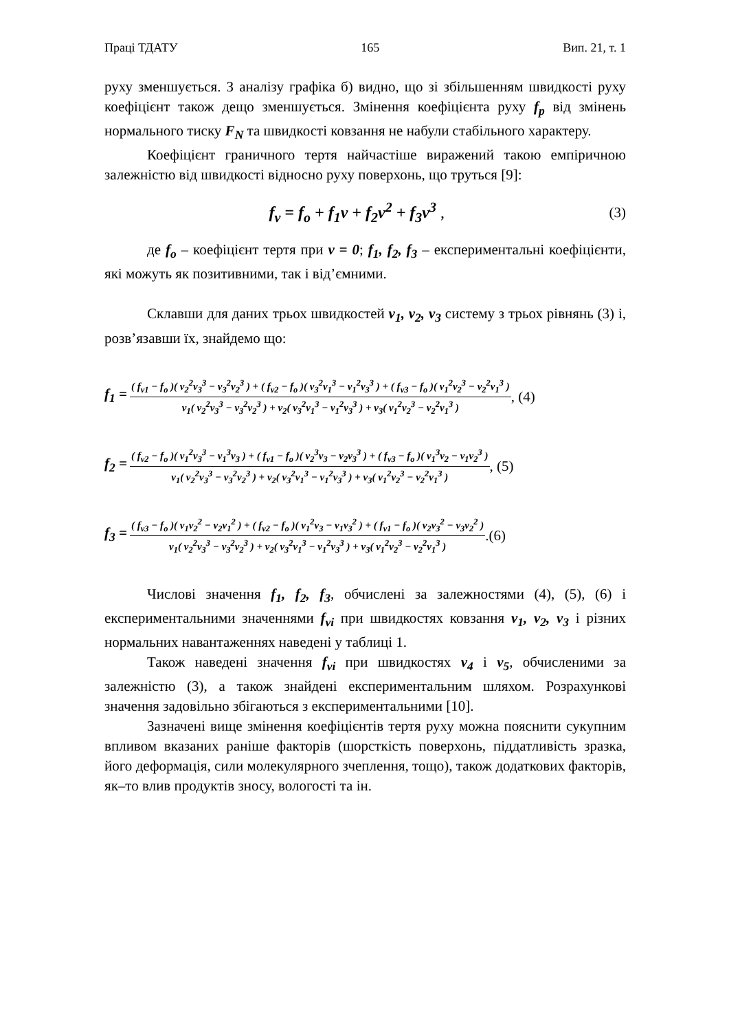Праці ТДАТУ 165 Вип. 21, т. 1
руху зменшується. З аналізу графіка б) видно, що зі збільшенням швидкості руху коефіцієнт також дещо зменшується. Змінення коефіцієнта руху f<sub>p</sub> від змінень нормального тиску F<sub>N</sub> та швидкості ковзання не набули стабільного характеру.
Коефіцієнт граничного тертя найчастіше виражений такою емпіричною залежністю від швидкості відносно руху поверхонь, що труться [9]:
f<sub>v</sub> = f<sub>o</sub> + f<sub>1</sub>v + f<sub>2</sub>v<sup>2</sup> + f<sub>3</sub>v<sup>3</sup> , (3)
де f<sub>o</sub> – коефіцієнт тертя при v = 0; f<sub>1</sub>, f<sub>2</sub>, f<sub>3</sub> – експериментальні коефіцієнти, які можуть як позитивними, так і від’ємними.
Склавши для даних трьох швидкостей v<sub>1</sub>, v<sub>2</sub>, v<sub>3</sub> систему з трьох рівнянь (3) і, розв’язавши їх, знайдемо що:
f<sub>1</sub> = ( f<sub>v1</sub> − f<sub>o</sub> )( v<sub>2</sub><sup>2</sup>v<sub>3</sub><sup>3</sup> − v<sub>3</sub><sup>2</sup>v<sub>2</sub><sup>3</sup> ) + ( f<sub>v2</sub> − f<sub>o</sub> )( v<sub>3</sub><sup>2</sup>v<sub>1</sub><sup>3</sup> − v<sub>1</sub><sup>2</sup>v<sub>3</sub><sup>3</sup> ) + ( f<sub>v3</sub> − f<sub>o</sub> )( v<sub>1</sub><sup>2</sup>v<sub>2</sub><sup>3</sup> − v<sub>2</sub><sup>2</sup>v<sub>1</sub><sup>3</sup> ) v<sub>1</sub>( v<sub>2</sub><sup>2</sup>v<sub>3</sub><sup>3</sup> − v<sub>3</sub><sup>2</sup>v<sub>2</sub><sup>3</sup> ) + v<sub>2</sub>( v<sub>3</sub><sup>2</sup>v<sub>1</sub><sup>3</sup> − v<sub>1</sub><sup>2</sup>v<sub>3</sub><sup>3</sup> ) + v<sub>3</sub>( v<sub>1</sub><sup>2</sup>v<sub>2</sub><sup>3</sup> − v<sub>2</sub><sup>2</sup>v<sub>1</sub><sup>3</sup> ), (4)
f<sub>2</sub> = ( f<sub>v2</sub> − f<sub>o</sub> )( v<sub>1</sub><sup>2</sup>v<sub>3</sub><sup>3</sup> − v<sub>1</sub><sup>3</sup>v<sub>3</sub> ) + ( f<sub>v1</sub> − f<sub>o</sub> )( v<sub>2</sub><sup>3</sup>v<sub>3</sub> − v<sub>2</sub>v<sub>3</sub><sup>3</sup> ) + ( f<sub>v3</sub> − f<sub>o</sub> )( v<sub>1</sub><sup>3</sup>v<sub>2</sub> − v<sub>1</sub>v<sub>2</sub><sup>3</sup> ) v<sub>1</sub>( v<sub>2</sub><sup>2</sup>v<sub>3</sub><sup>3</sup> − v<sub>3</sub><sup>2</sup>v<sub>2</sub><sup>3</sup> ) + v<sub>2</sub>( v<sub>3</sub><sup>2</sup>v<sub>1</sub><sup>3</sup> − v<sub>1</sub><sup>2</sup>v<sub>3</sub><sup>3</sup> ) + v<sub>3</sub>( v<sub>1</sub><sup>2</sup>v<sub>2</sub><sup>3</sup> − v<sub>2</sub><sup>2</sup>v<sub>1</sub><sup>3</sup> ), (5)
f<sub>3</sub> = ( f<sub>v3</sub> − f<sub>o</sub> )( v<sub>1</sub>v<sub>2</sub><sup>2</sup> − v<sub>2</sub>v<sub>1</sub><sup>2</sup> ) + ( f<sub>v2</sub> − f<sub>o</sub> )( v<sub>1</sub><sup>2</sup>v<sub>3</sub> − v<sub>1</sub>v<sub>3</sub><sup>2</sup> ) + ( f<sub>v1</sub> − f<sub>o</sub> )( v<sub>2</sub>v<sub>3</sub><sup>2</sup> − v<sub>3</sub>v<sub>2</sub><sup>2</sup> ) v<sub>1</sub>( v<sub>2</sub><sup>2</sup>v<sub>3</sub><sup>3</sup> − v<sub>3</sub><sup>2</sup>v<sub>2</sub><sup>3</sup> ) + v<sub>2</sub>( v<sub>3</sub><sup>2</sup>v<sub>1</sub><sup>3</sup> − v<sub>1</sub><sup>2</sup>v<sub>3</sub><sup>3</sup> ) + v<sub>3</sub>( v<sub>1</sub><sup>2</sup>v<sub>2</sub><sup>3</sup> − v<sub>2</sub><sup>2</sup>v<sub>1</sub><sup>3</sup> ).(6)
Числові значення f<sub>1</sub>, f<sub>2</sub>, f<sub>3</sub>, обчислені за залежностями (4), (5), (6) і експериментальними значеннями f<sub>vi</sub> при швидкостях ковзання v<sub>1</sub>, v<sub>2</sub>, v<sub>3</sub> і різних нормальних навантаженнях наведені у таблиці 1.
Також наведені значення f<sub>vi</sub> при швидкостях v<sub>4</sub> і v<sub>5</sub>, обчисленими за залежністю (3), а також знайдені експериментальним шляхом. Розрахункові значення задовільно збігаються з експериментальними [10].
Зазначені вище змінення коефіцієнтів тертя руху можна пояснити сукупним впливом вказаних раніше факторів (шорсткість поверхонь, піддатливість зразка, його деформація, сили молекулярного зчеплення, тощо), також додаткових факторів, як–то влив продуктів зносу, вологості та ін.